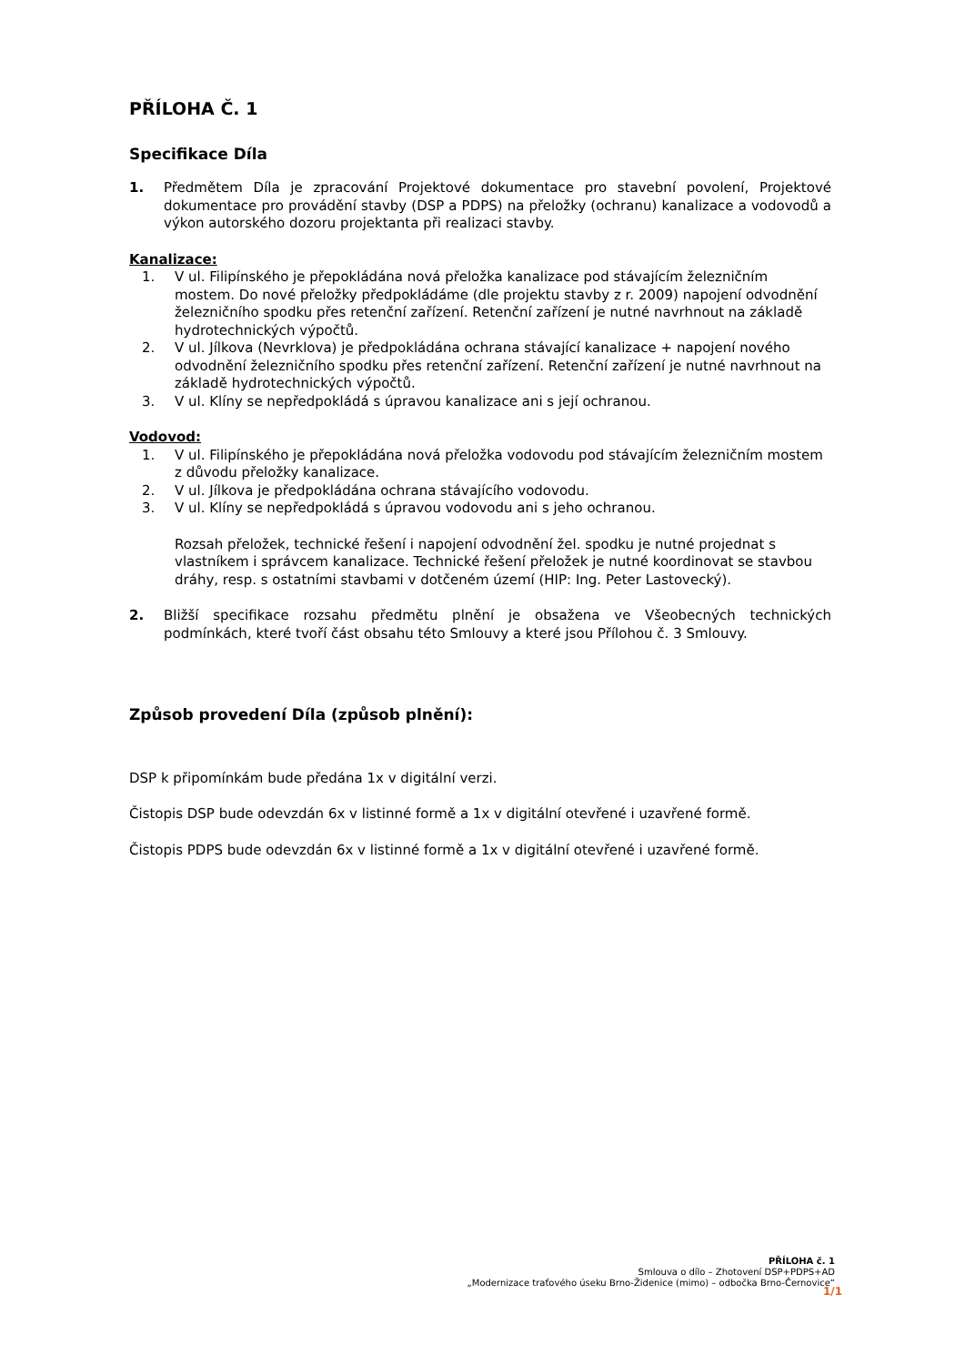PŘÍLOHA Č. 1
Specifikace Díla
1. Předmětem Díla je zpracování Projektové dokumentace pro stavební povolení, Projektové dokumentace pro provádění stavby (DSP a PDPS) na přeložky (ochranu) kanalizace a vodovodů a výkon autorského dozoru projektanta při realizaci stavby.
Kanalizace:
1. V ul. Filipínského je přepokládána nová přeložka kanalizace pod stávajícím železničním mostem. Do nové přeložky předpokládáme (dle projektu stavby z r. 2009) napojení odvodnění železničního spodku přes retenční zařízení. Retenční zařízení je nutné navrhnout na základě hydrotechnických výpočtů.
2. V ul. Jílkova (Nevrklova) je předpokládána ochrana stávající kanalizace + napojení nového odvodnění železničního spodku přes retenční zařízení. Retenční zařízení je nutné navrhnout na základě hydrotechnických výpočtů.
3. V ul. Klíny se nepředpokládá s úpravou kanalizace ani s její ochranou.
Vodovod:
1. V ul. Filipínského je přepokládána nová přeložka vodovodu pod stávajícím železničním mostem z důvodu přeložky kanalizace.
2. V ul. Jílkova je předpokládána ochrana stávajícího vodovodu.
3. V ul. Klíny se nepředpokládá s úpravou vodovodu ani s jeho ochranou.
Rozsah přeložek, technické řešení i napojení odvodnění žel. spodku je nutné projednat s vlastníkem i správcem kanalizace. Technické řešení přeložek je nutné koordinovat se stavbou dráhy, resp. s ostatními stavbami v dotčeném území (HIP: Ing. Peter Lastovecký).
2. Bližší specifikace rozsahu předmětu plnění je obsažena ve Všeobecných technických podmínkách, které tvoří část obsahu této Smlouvy a které jsou Přílohou č. 3 Smlouvy.
Způsob provedení Díla (způsob plnění):
DSP k připomínkám bude předána 1x v digitální verzi.
Čistopis DSP bude odevzdán 6x v listinné formě a 1x v digitální otevřené i uzavřené formě.
Čistopis PDPS bude odevzdán 6x v listinné formě a 1x v digitální otevřené i uzavřené formě.
PŘÍLOHA č. 1
Smlouva o dílo – Zhotovení DSP+PDPS+AD
„Modernizace traťového úseku Brno-Židenice (mimo) – odbočka Brno-Černovice“
1/1